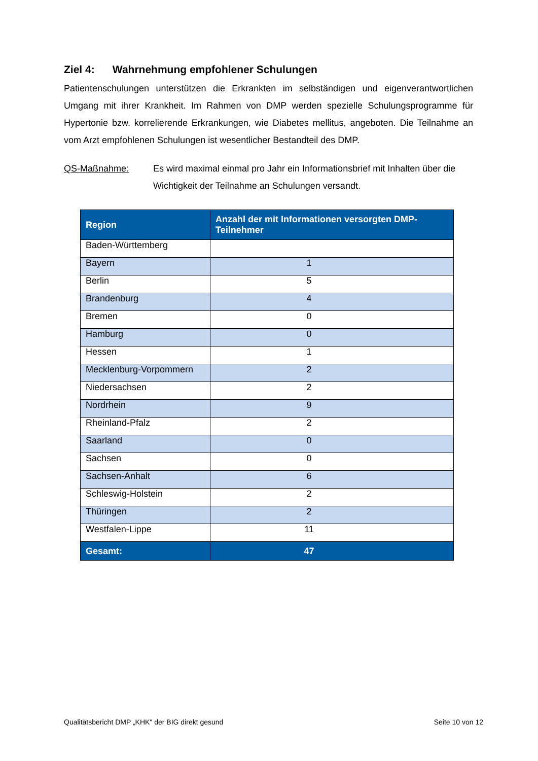Ziel 4: Wahrnehmung empfohlener Schulungen
Patientenschulungen unterstützen die Erkrankten im selbständigen und eigenverantwortlichen Umgang mit ihrer Krankheit. Im Rahmen von DMP werden spezielle Schulungsprogramme für Hypertonie bzw. korrelierende Erkrankungen, wie Diabetes mellitus, angeboten. Die Teilnahme an vom Arzt empfohlenen Schulungen ist wesentlicher Bestandteil des DMP.
QS-Maßnahme: Es wird maximal einmal pro Jahr ein Informationsbrief mit Inhalten über die Wichtigkeit der Teilnahme an Schulungen versandt.
| Region | Anzahl der mit Informationen versorgten DMP-Teilnehmer |
| --- | --- |
| Baden-Württemberg | |
| Bayern | 1 |
| Berlin | 5 |
| Brandenburg | 4 |
| Bremen | 0 |
| Hamburg | 0 |
| Hessen | 1 |
| Mecklenburg-Vorpommern | 2 |
| Niedersachsen | 2 |
| Nordrhein | 9 |
| Rheinland-Pfalz | 2 |
| Saarland | 0 |
| Sachsen | 0 |
| Sachsen-Anhalt | 6 |
| Schleswig-Holstein | 2 |
| Thüringen | 2 |
| Westfalen-Lippe | 11 |
| Gesamt: | 47 |
Qualitätsbericht DMP „KHK" der BIG direkt gesund Seite 10 von 12